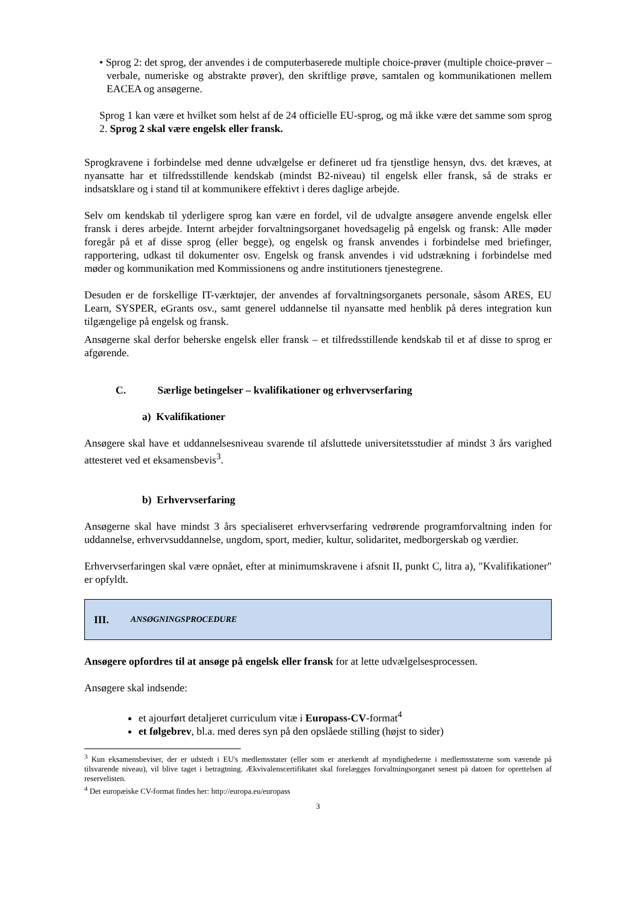• Sprog 2: det sprog, der anvendes i de computerbaserede multiple choice-prøver (multiple choice-prøver – verbale, numeriske og abstrakte prøver), den skriftlige prøve, samtalen og kommunikationen mellem EACEA og ansøgerne.
Sprog 1 kan være et hvilket som helst af de 24 officielle EU-sprog, og må ikke være det samme som sprog 2. Sprog 2 skal være engelsk eller fransk.
Sprogkravene i forbindelse med denne udvælgelse er defineret ud fra tjenstlige hensyn, dvs. det kræves, at nyansatte har et tilfredsstillende kendskab (mindst B2-niveau) til engelsk eller fransk, så de straks er indsatsklare og i stand til at kommunikere effektivt i deres daglige arbejde.
Selv om kendskab til yderligere sprog kan være en fordel, vil de udvalgte ansøgere anvende engelsk eller fransk i deres arbejde. Internt arbejder forvaltningsorganet hovedsagelig på engelsk og fransk: Alle møder foregår på et af disse sprog (eller begge), og engelsk og fransk anvendes i forbindelse med briefinger, rapportering, udkast til dokumenter osv. Engelsk og fransk anvendes i vid udstrækning i forbindelse med møder og kommunikation med Kommissionens og andre institutioners tjenestegrene.
Desuden er de forskellige IT-værktøjer, der anvendes af forvaltningsorganets personale, såsom ARES, EU Learn, SYSPER, eGrants osv., samt generel uddannelse til nyansatte med henblik på deres integration kun tilgængelige på engelsk og fransk.
Ansøgerne skal derfor beherske engelsk eller fransk – et tilfredsstillende kendskab til et af disse to sprog er afgørende.
C. Særlige betingelser – kvalifikationer og erhvervserfaring
a) Kvalifikationer
Ansøgere skal have et uddannelsesniveau svarende til afsluttede universitetsstudier af mindst 3 års varighed attesteret ved et eksamensbevis<sup>3</sup>.
b) Erhvervserfaring
Ansøgerne skal have mindst 3 års specialiseret erhvervserfaring vedrørende programforvaltning inden for uddannelse, erhvervsuddannelse, ungdom, sport, medier, kultur, solidaritet, medborgerskab og værdier.
Erhvervserfaringen skal være opnået, efter at minimumskravene i afsnit II, punkt C, litra a), "Kvalifikationer" er opfyldt.
III. ANSØGNINGSPROCEDURE
Ansøgere opfordres til at ansøge på engelsk eller fransk for at lette udvælgelsesprocessen.
Ansøgere skal indsende:
et ajourført detaljeret curriculum vitæ i Europass-CV-format<sup>4</sup>
et følgebrev, bl.a. med deres syn på den opslåede stilling (højst to sider)
<sup>3</sup> Kun eksamensbeviser, der er udstedt i EU's medlemsstater (eller som er anerkendt af myndighederne i medlemsstaterne som værende på tilsvarende niveau), vil blive taget i betragtning. Ækvivalenscertifikatet skal forelægges forvaltningsorganet senest på datoen for oprettelsen af reservelisten.
<sup>4</sup> Det europæiske CV-format findes her: http://europa.eu/europass
3